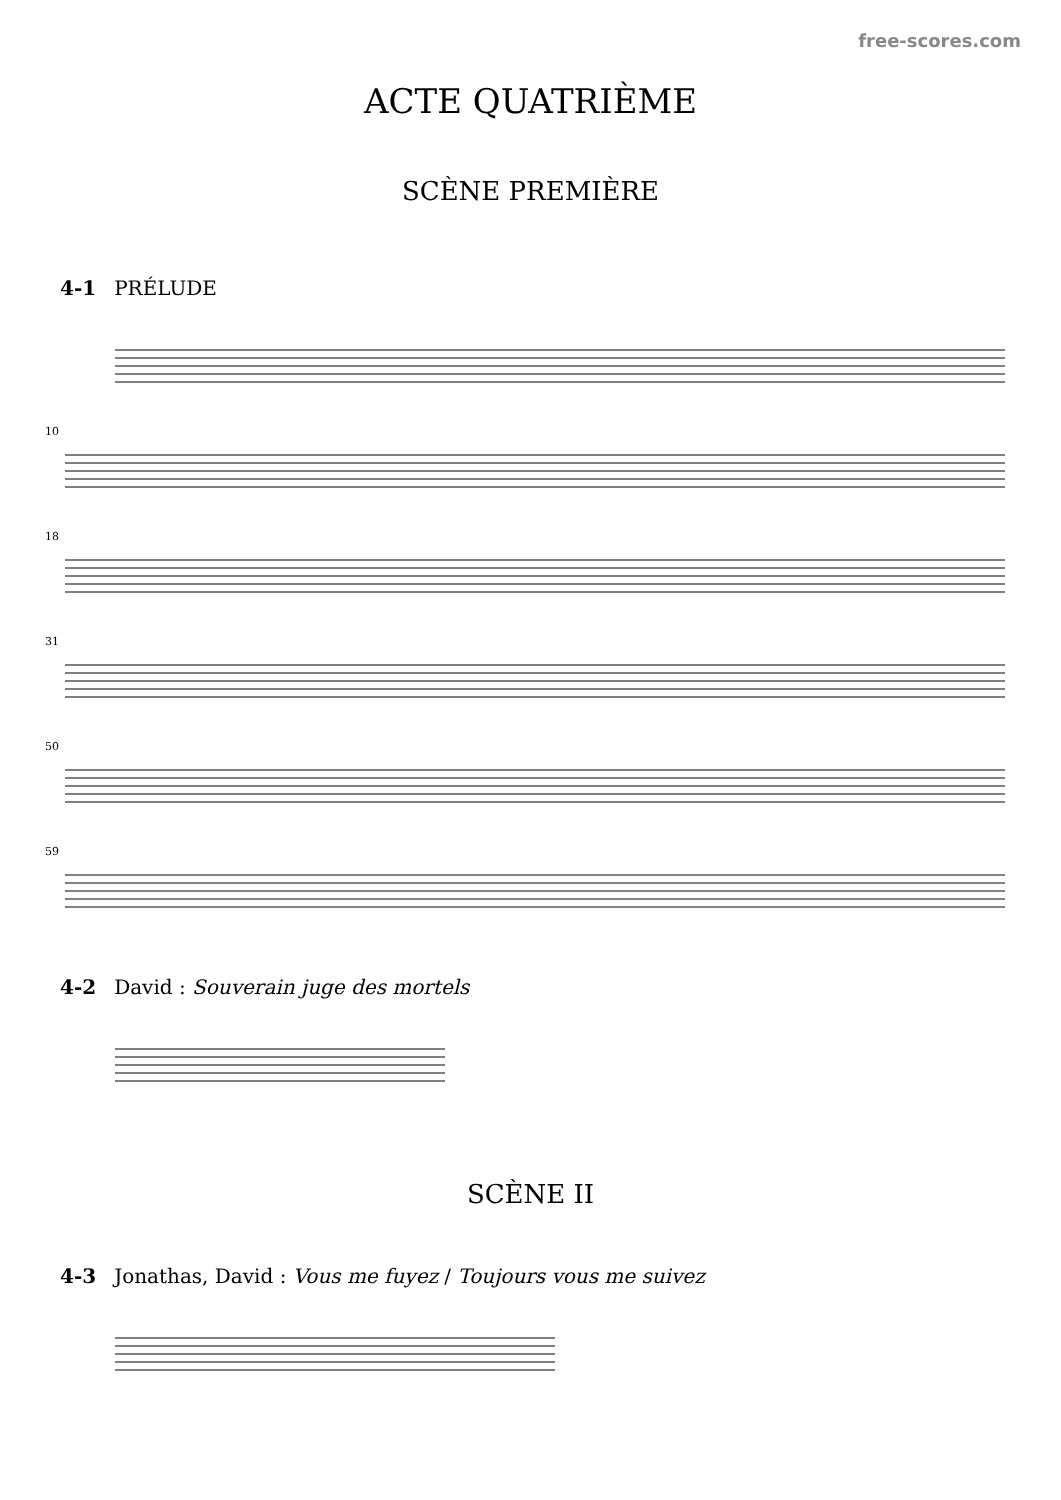free-scores.com
ACTE QUATRIÈME
SCÈNE PREMIÈRE
4-1 PRÉLUDE
10
18
31
50
59
4-2 David : Souverain juge des mortels
SCÈNE II
4-3 Jonathas, David : Vous me fuyez / Toujours vous me suivez